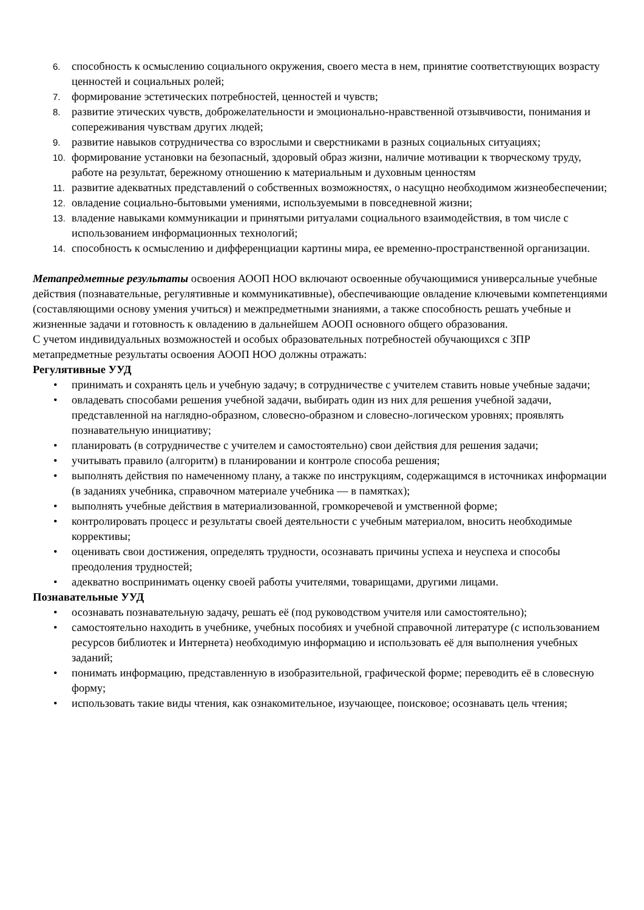6. способность к осмыслению социального окружения, своего места в нем, принятие соответствующих возрасту ценностей и социальных ролей;
7. формирование эстетических потребностей, ценностей и чувств;
8. развитие этических чувств, доброжелательности и эмоционально-нравственной отзывчивости, понимания и сопереживания чувствам других людей;
9. развитие навыков сотрудничества со взрослыми и сверстниками в разных социальных ситуациях;
10. формирование установки на безопасный, здоровый образ жизни, наличие мотивации к творческому труду, работе на результат, бережному отношению к материальным и духовным ценностям
11. развитие адекватных представлений о собственных возможностях, о насущно необходимом жизнеобеспечении;
12. овладение социально-бытовыми умениями, используемыми в повседневной жизни;
13. владение навыками коммуникации и принятыми ритуалами социального взаимодействия, в том числе с использованием информационных технологий;
14. способность к осмыслению и дифференциации картины мира, ее временно-пространственной организации.
Метапредметные результаты освоения АООП НОО включают освоенные обучающимися универсальные учебные действия (познавательные, регулятивные и коммуникативные), обеспечивающие овладение ключевыми компетенциями (составляющими основу умения учиться) и межпредметными знаниями, а также способность решать учебные и жизненные задачи и готовность к овладению в дальнейшем АООП основного общего образования.
С учетом индивидуальных возможностей и особых образовательных потребностей обучающихся с ЗПР метапредметные результаты освоения АООП НОО должны отражать:
Регулятивные УУД
• принимать и сохранять цель и учебную задачу; в сотрудничестве с учителем ставить новые учебные задачи;
• овладевать способами решения учебной задачи, выбирать один из них для решения учебной задачи, представленной на наглядно-образном, словесно-образном и словесно-логическом уровнях; проявлять познавательную инициативу;
• планировать (в сотрудничестве с учителем и самостоятельно) свои действия для решения задачи;
• учитывать правило (алгоритм) в планировании и контроле способа решения;
• выполнять действия по намеченному плану, а также по инструкциям, содержащимся в источниках информации (в заданиях учебника, справочном материале учебника — в памятках);
• выполнять учебные действия в материализованной, громкоречевой и умственной форме;
• контролировать процесс и результаты своей деятельности с учебным материалом, вносить необходимые коррективы;
• оценивать свои достижения, определять трудности, осознавать причины успеха и неуспеха и способы преодоления трудностей;
• адекватно воспринимать оценку своей работы учителями, товарищами, другими лицами.
Познавательные УУД
• осознавать познавательную задачу, решать её (под руководством учителя или самостоятельно);
• самостоятельно находить в учебнике, учебных пособиях и учебной справочной литературе (с использованием ресурсов библиотек и Интернета) необходимую информацию и использовать её для выполнения учебных заданий;
• понимать информацию, представленную в изобразительной, графической форме; переводить её в словесную форму;
• использовать такие виды чтения, как ознакомительное, изучающее, поисковое; осознавать цель чтения;